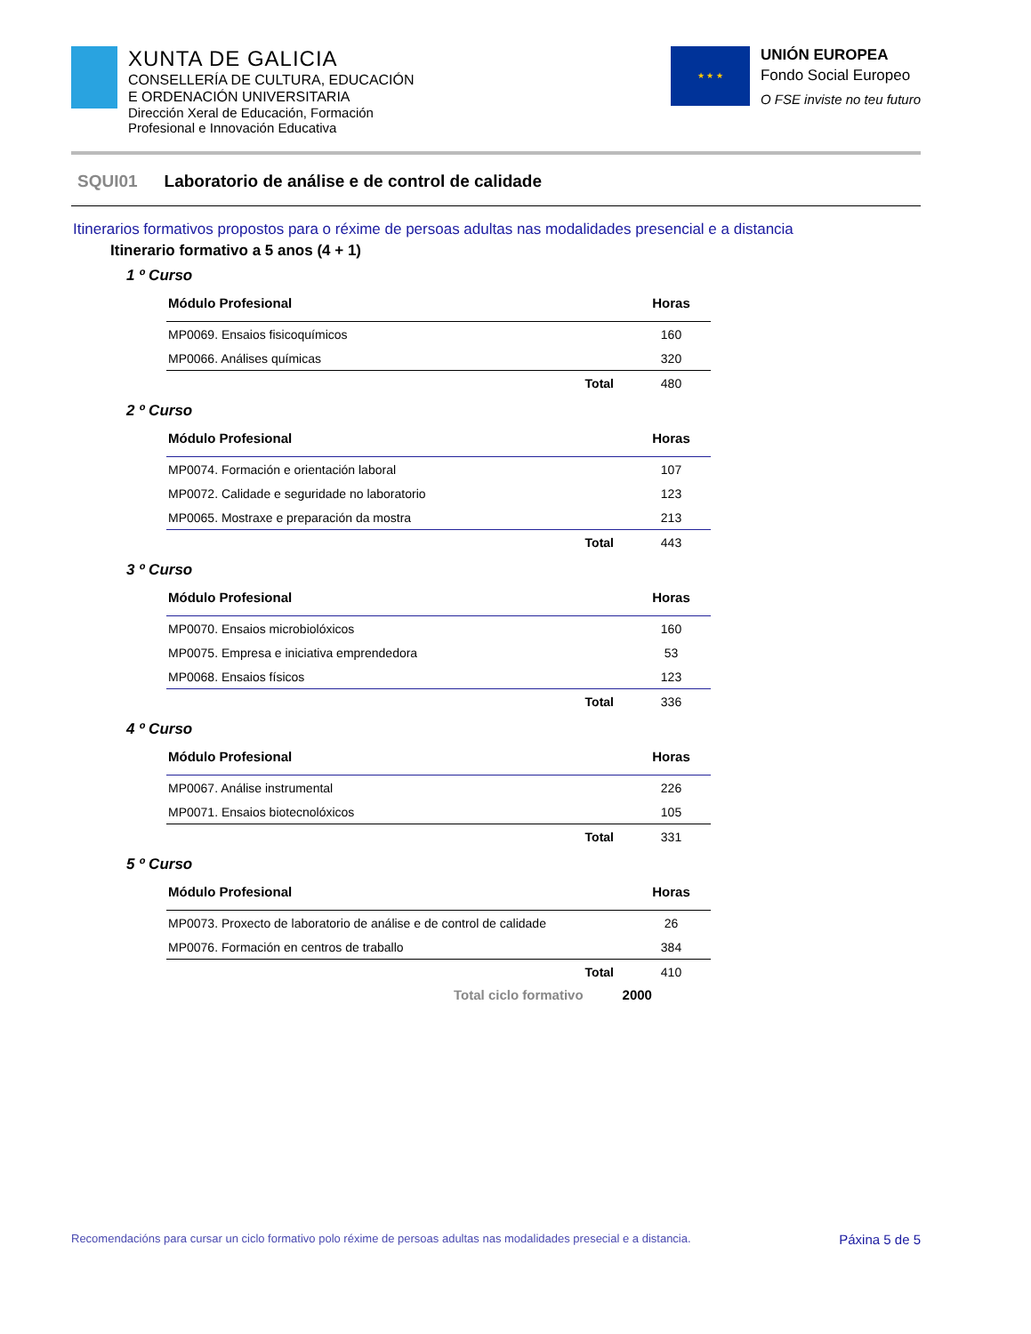XUNTA DE GALICIA
CONSELLERÍA DE CULTURA, EDUCACIÓN
E ORDENACIÓN UNIVERSITARIA
Dirección Xeral de Educación, Formación
Profesional e Innovación Educativa
★ ★ ★
UNIÓN EUROPEA
Fondo Social Europeo
O FSE inviste no teu futuro
SQUI01 Laboratorio de análise e de control de calidade
Itinerarios formativos propostos para o réxime de persoas adultas nas modalidades presencial e a distancia
Itinerario formativo a 5 anos (4 + 1)
1 º Curso
| Módulo Profesional | | Horas |
| --- | --- | --- |
| MP0069. Ensaios fisicoquímicos | | 160 |
| MP0066. Análises químicas | | 320 |
| | Total | 480 |
2 º Curso
| Módulo Profesional | | Horas |
| --- | --- | --- |
| MP0074. Formación e orientación laboral | | 107 |
| MP0072. Calidade e seguridade no laboratorio | | 123 |
| MP0065. Mostraxe e preparación da mostra | | 213 |
| | Total | 443 |
3 º Curso
| Módulo Profesional | | Horas |
| --- | --- | --- |
| MP0070. Ensaios microbiolóxicos | | 160 |
| MP0075. Empresa e iniciativa emprendedora | | 53 |
| MP0068. Ensaios físicos | | 123 |
| | Total | 336 |
4 º Curso
| Módulo Profesional | | Horas |
| --- | --- | --- |
| MP0067. Análise instrumental | | 226 |
| MP0071. Ensaios biotecnolóxicos | | 105 |
| | Total | 331 |
5 º Curso
| Módulo Profesional | | Horas |
| --- | --- | --- |
| MP0073. Proxecto de laboratorio de análise e de control de calidade | | 26 |
| MP0076. Formación en centros de traballo | | 384 |
| | Total | 410 |
Total ciclo formativo 2000
Recomendacións para cursar un ciclo formativo polo réxime de persoas adultas nas modalidades presecial e a distancia. Páxina 5 de 5